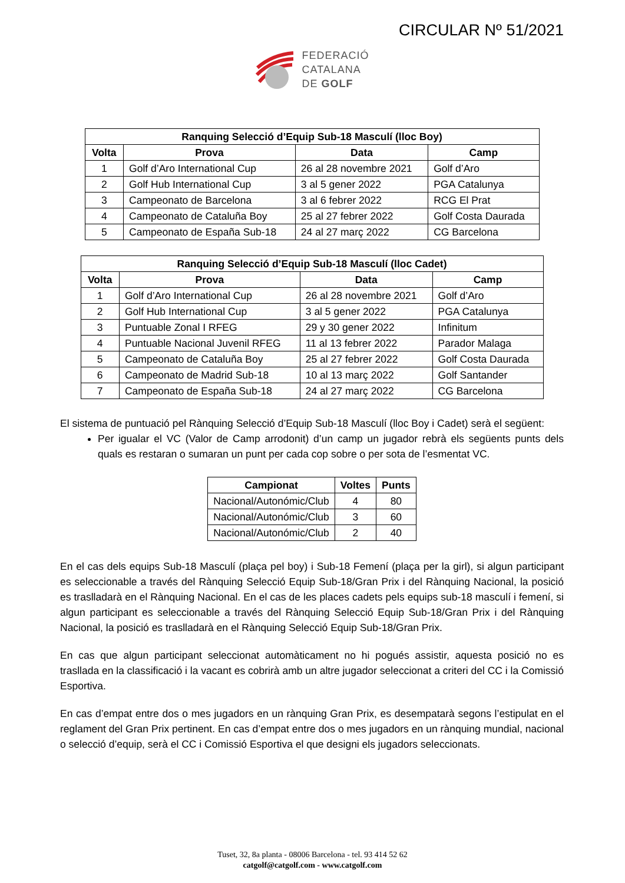CIRCULAR Nº 51/2021
FEDERACIÓ
CATALANA
DE GOLF
| Ranquing Selecció d’Equip Sub-18 Masculí (lloc Boy) | | | |
| --- | --- | --- | --- |
| Volta | Prova | Data | Camp |
| 1 | Golf d’Aro International Cup | 26 al 28 novembre 2021 | Golf d’Aro |
| 2 | Golf Hub International Cup | 3 al 5 gener 2022 | PGA Catalunya |
| 3 | Campeonato de Barcelona | 3 al 6 febrer 2022 | RCG El Prat |
| 4 | Campeonato de Cataluña Boy | 25 al 27 febrer 2022 | Golf Costa Daurada |
| 5 | Campeonato de España Sub-18 | 24 al 27 març 2022 | CG Barcelona |
| Ranquing Selecció d’Equip Sub-18 Masculí (lloc Cadet) | | | |
| --- | --- | --- | --- |
| Volta | Prova | Data | Camp |
| 1 | Golf d’Aro International Cup | 26 al 28 novembre 2021 | Golf d’Aro |
| 2 | Golf Hub International Cup | 3 al 5 gener 2022 | PGA Catalunya |
| 3 | Puntuable Zonal I RFEG | 29 y 30 gener 2022 | Infinitum |
| 4 | Puntuable Nacional Juvenil RFEG | 11 al 13 febrer 2022 | Parador Malaga |
| 5 | Campeonato de Cataluña Boy | 25 al 27 febrer 2022 | Golf Costa Daurada |
| 6 | Campeonato de Madrid Sub-18 | 10 al 13 març 2022 | Golf Santander |
| 7 | Campeonato de España Sub-18 | 24 al 27 març 2022 | CG Barcelona |
El sistema de puntuació pel Rànquing Selecció d’Equip Sub-18 Masculí (lloc Boy i Cadet) serà el següent:
Per igualar el VC (Valor de Camp arrodonit) d’un camp un jugador rebrà els següents punts dels quals es restaran o sumaran un punt per cada cop sobre o per sota de l’esmentat VC.
| Campionat | Voltes | Punts |
| --- | --- | --- |
| Nacional/Autonómic/Club | 4 | 80 |
| Nacional/Autonómic/Club | 3 | 60 |
| Nacional/Autonómic/Club | 2 | 40 |
En el cas dels equips Sub-18 Masculí (plaça pel boy) i Sub-18 Femení (plaça per la girl), si algun participant es seleccionable a través del Rànquing Selecció Equip Sub-18/Gran Prix i del Rànquing Nacional, la posició es traslladarà en el Rànquing Nacional. En el cas de les places cadets pels equips sub-18 masculí i femení, si algun participant es seleccionable a través del Rànquing Selecció Equip Sub-18/Gran Prix i del Rànquing Nacional, la posició es traslladarà en el Rànquing Selecció Equip Sub-18/Gran Prix.
En cas que algun participant seleccionat automàticament no hi pogués assistir, aquesta posició no es traslladа en la classificació i la vacant es cobrirà amb un altre jugador seleccionat a criteri del CC i la Comissió Esportiva.
En cas d’empat entre dos o mes jugadors en un rànquing Gran Prix, es desempatarà segons l’estipulat en el reglament del Gran Prix pertinent. En cas d’empat entre dos o mes jugadors en un rànquing mundial, nacional o selecció d’equip, serà el CC i Comissió Esportiva el que designi els jugadors seleccionats.
Tuset, 32, 8a planta - 08006 Barcelona - tel. 93 414 52 62
catgolf@catgolf.com - www.catgolf.com